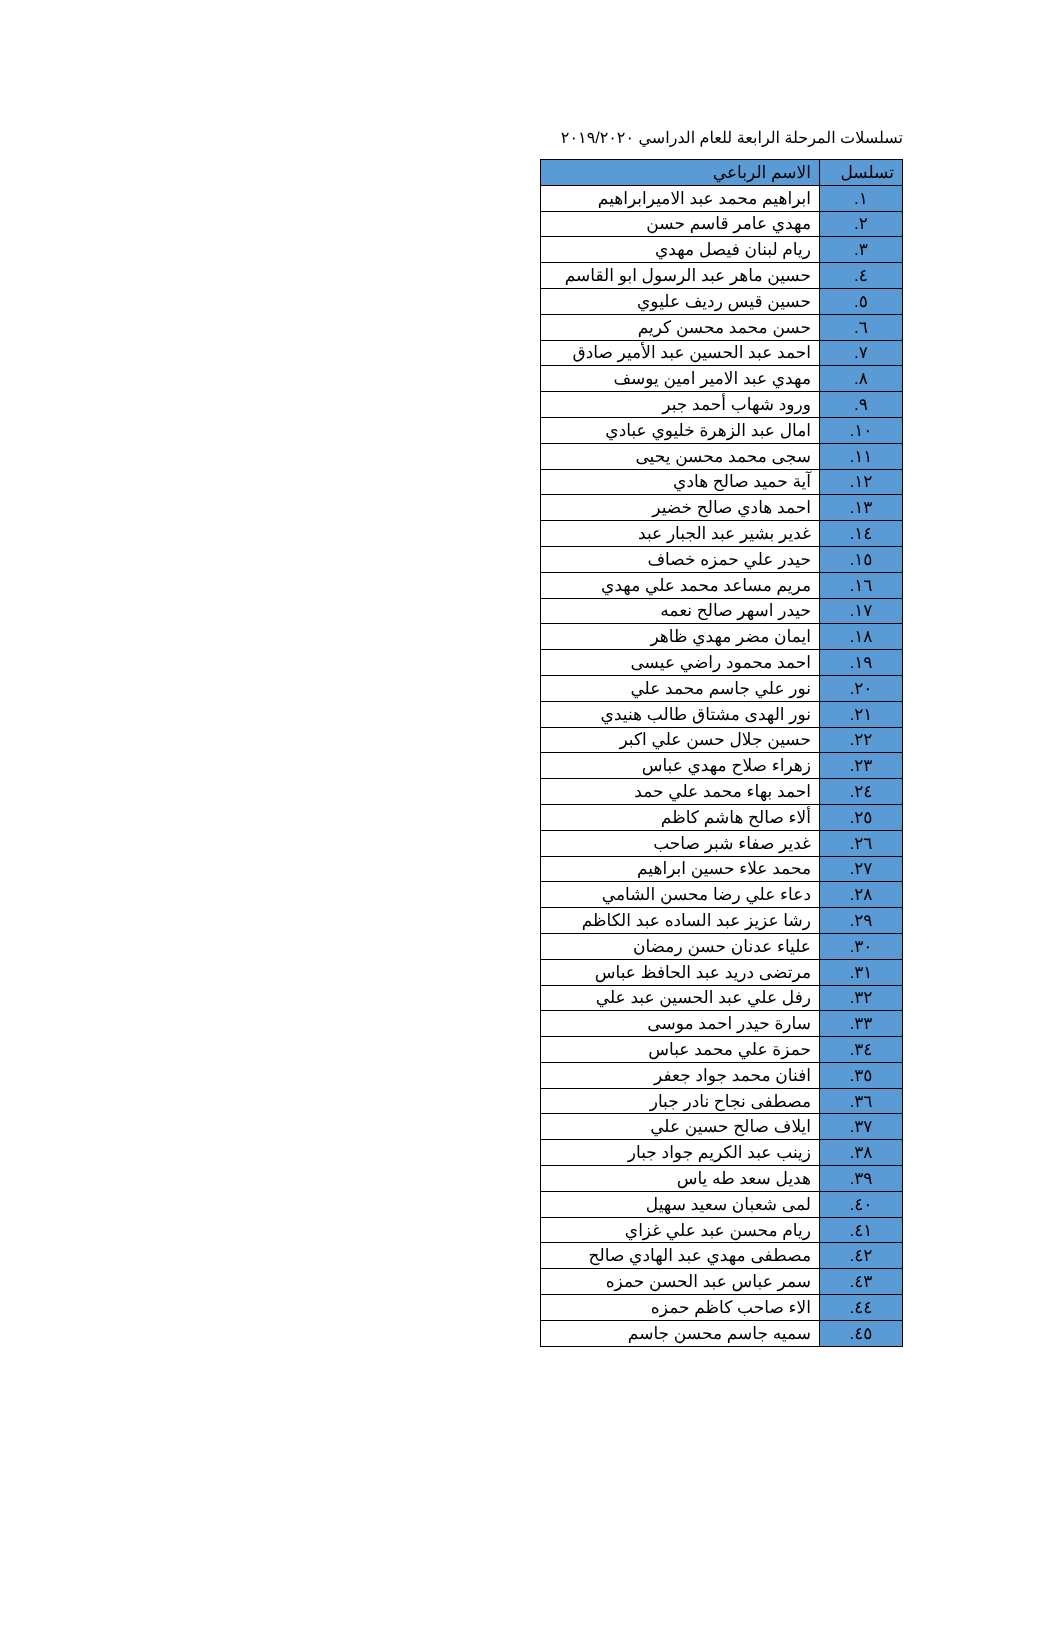تسلسلات المرحلة الرابعة للعام الدراسي ٢٠١٩/٢٠٢٠
| تسلسل | الاسم الرباعي |
| --- | --- |
| ١. | ابراهيم محمد عبد الاميرابراهيم |
| ٢. | مهدي عامر قاسم حسن |
| ٣. | ريام لبنان فيصل مهدي |
| ٤. | حسين ماهر عبد الرسول ابو القاسم |
| ٥. | حسين قيس رديف عليوي |
| ٦. | حسن محمد محسن كريم |
| ٧. | احمد عبد الحسين عبد الأمير صادق |
| ٨. | مهدي عبد الامير امين يوسف |
| ٩. | ورود شهاب أحمد جبر |
| ١٠. | امال عبد الزهرة خليوي عبادي |
| ١١. | سجى محمد محسن يحيى |
| ١٢. | آية حميد صالح هادي |
| ١٣. | احمد هادي صالح خضير |
| ١٤. | غدير بشير عبد الجبار عبد |
| ١٥. | حيدر علي حمزه خصاف |
| ١٦. | مريم مساعد محمد علي مهدي |
| ١٧. | حيدر اسهر صالح نعمه |
| ١٨. | ايمان مضر مهدي ظاهر |
| ١٩. | احمد محمود راضي عيسى |
| ٢٠. | نور علي جاسم محمد علي |
| ٢١. | نور الهدى مشتاق طالب هنيدي |
| ٢٢. | حسين جلال حسن علي اكبر |
| ٢٣. | زهراء صلاح مهدي عباس |
| ٢٤. | احمد بهاء محمد علي حمد |
| ٢٥. | ألاء صالح هاشم كاظم |
| ٢٦. | غدير صفاء شبر صاحب |
| ٢٧. | محمد علاء حسين ابراهيم |
| ٢٨. | دعاء علي رضا محسن الشامي |
| ٢٩. | رشا عزيز عبد الساده عبد الكاظم |
| ٣٠. | علياء عدنان حسن رمضان |
| ٣١. | مرتضى دريد عبد الحافظ عباس |
| ٣٢. | رفل علي عبد الحسين عبد علي |
| ٣٣. | سارة حيدر احمد موسى |
| ٣٤. | حمزة علي محمد عباس |
| ٣٥. | افنان محمد جواد جعفر |
| ٣٦. | مصطفى نجاح نادر جبار |
| ٣٧. | ايلاف صالح حسين علي |
| ٣٨. | زينب عبد الكريم جواد جبار |
| ٣٩. | هديل سعد طه ياس |
| ٤٠. | لمى شعبان سعيد سهيل |
| ٤١. | ريام محسن عبد علي غزاي |
| ٤٢. | مصطفى مهدي عبد الهادي صالح |
| ٤٣. | سمر عباس عبد الحسن حمزه |
| ٤٤. | الاء صاحب كاظم حمزه |
| ٤٥. | سميه جاسم محسن جاسم |